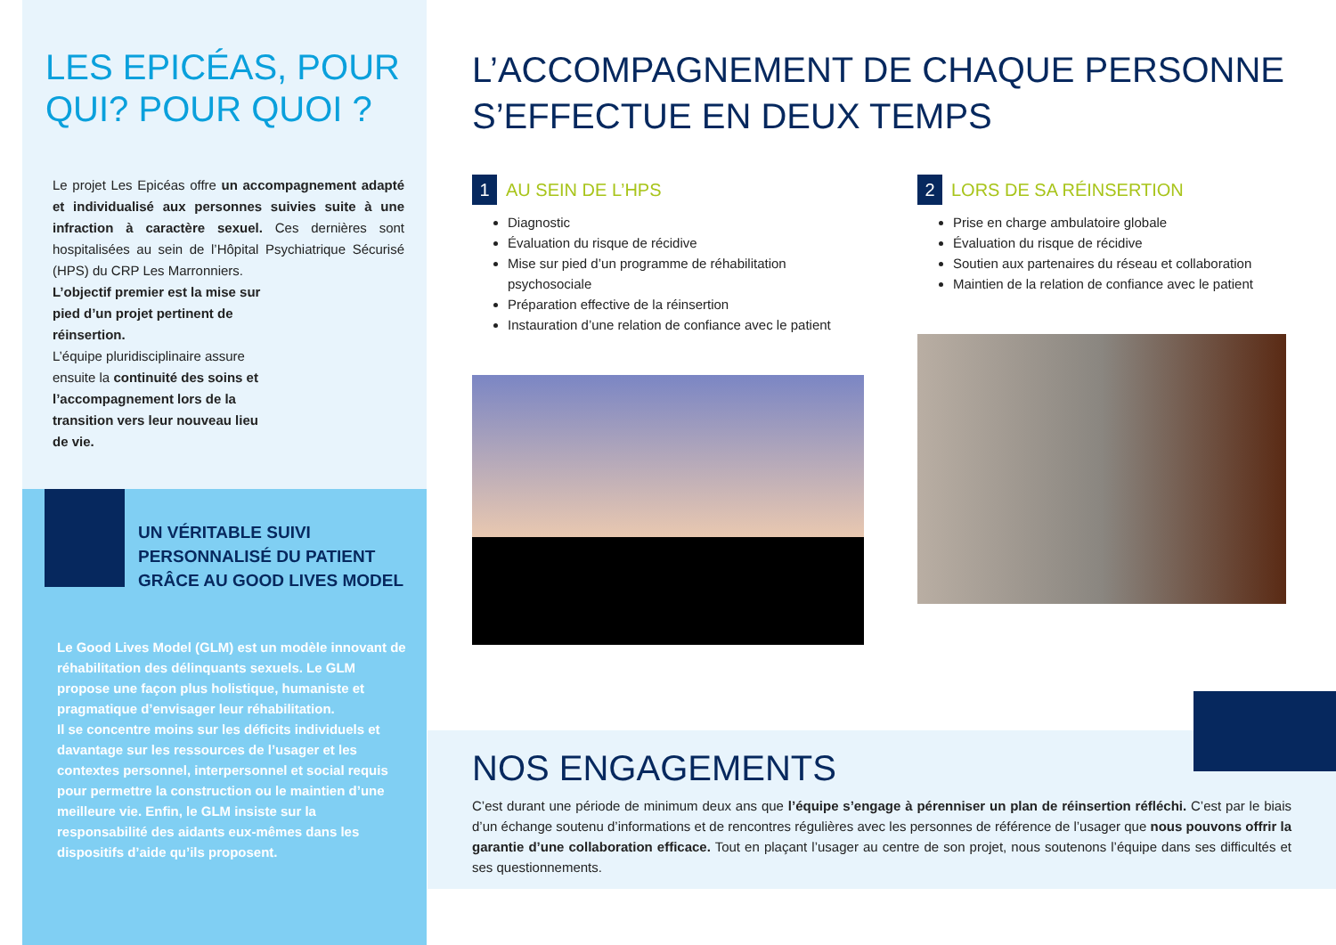LES EPICÉAS, POUR QUI? POUR QUOI ?
Le projet Les Epicéas offre un accompagnement adapté et individualisé aux personnes suivies suite à une infraction à caractère sexuel. Ces dernières sont hospitalisées au sein de l’Hôpital Psychiatrique Sécurisé (HPS) du CRP Les Marronniers.
L’objectif premier est la mise sur pied d’un projet pertinent de réinsertion.
L’équipe pluridisciplinaire assure ensuite la continuité des soins et l’accompagnement lors de la transition vers leur nouveau lieu de vie.
UN VÉRITABLE SUIVI PERSONNALISÉ DU PATIENT GRÂCE AU GOOD LIVES MODEL
Le Good Lives Model (GLM) est un modèle innovant de réhabilitation des délinquants sexuels. Le GLM propose une façon plus holistique, humaniste et pragmatique d’envisager leur réhabilitation.
Il se concentre moins sur les déficits individuels et davantage sur les ressources de l’usager et les contextes personnel, interpersonnel et social requis pour permettre la construction ou le maintien d’une meilleure vie. Enfin, le GLM insiste sur la responsabilité des aidants eux-mêmes dans les dispositifs d’aide qu’ils proposent.
L’ACCOMPAGNEMENT DE CHAQUE PERSONNE S’EFFECTUE EN DEUX TEMPS
1 AU SEIN DE L’HPS
Diagnostic
Évaluation du risque de récidive
Mise sur pied d’un programme de réhabilitation psychosociale
Préparation effective de la réinsertion
Instauration d’une relation de confiance avec le patient
2 LORS DE SA RÉINSERTION
Prise en charge ambulatoire globale
Évaluation du risque de récidive
Soutien aux partenaires du réseau et collaboration
Maintien de la relation de confiance avec le patient
NOS ENGAGEMENTS
C’est durant une période de minimum deux ans que l’équipe s’engage à pérenniser un plan de réinsertion réfléchi. C’est par le biais d’un échange soutenu d’informations et de rencontres régulières avec les personnes de référence de l’usager que nous pouvons offrir la garantie d’une collaboration efficace. Tout en plaçant l’usager au centre de son projet, nous soutenons l’équipe dans ses difficultés et ses questionnements.